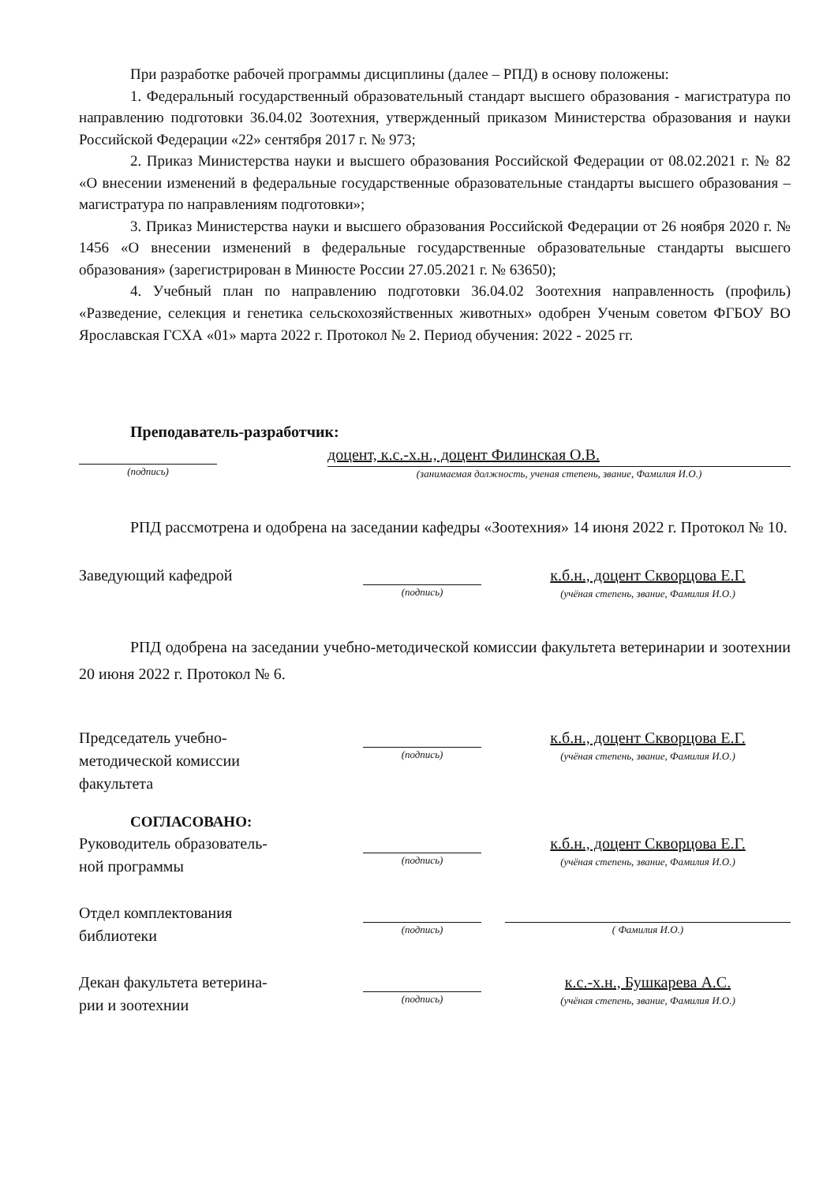При разработке рабочей программы дисциплины (далее – РПД) в основу положены:
1. Федеральный государственный образовательный стандарт высшего образования - магистратура по направлению подготовки 36.04.02 Зоотехния, утвержденный приказом Министерства образования и науки Российской Федерации «22» сентября 2017 г. № 973;
2. Приказ Министерства науки и высшего образования Российской Федерации от 08.02.2021 г. № 82 «О внесении изменений в федеральные государственные образовательные стандарты высшего образования – магистратура по направлениям подготовки»;
3. Приказ Министерства науки и высшего образования Российской Федерации от 26 ноября 2020 г. № 1456 «О внесении изменений в федеральные государственные образовательные стандарты высшего образования» (зарегистрирован в Минюсте России 27.05.2021 г. № 63650);
4. Учебный план по направлению подготовки 36.04.02 Зоотехния направленность (профиль) «Разведение, селекция и генетика сельскохозяйственных животных» одобрен Ученым советом ФГБОУ ВО Ярославская ГСХА «01» марта 2022 г. Протокол № 2. Период обучения: 2022 - 2025 гг.
Преподаватель-разработчик:
(подпись)
доцент, к.с.-х.н., доцент Филинская О.В.
(занимаемая должность, ученая степень, звание, Фамилия И.О.)
РПД рассмотрена и одобрена на заседании кафедры «Зоотехния» 14 июня 2022 г. Протокол № 10.
Заведующий кафедрой
(подпись)
к.б.н., доцент Скворцова Е.Г.
(учёная степень, звание, Фамилия И.О.)
РПД одобрена на заседании учебно-методической комиссии факультета ветеринарии и зоотехнии 20 июня 2022 г. Протокол № 6.
Председатель учебно-
методической комиссии
факультета
(подпись)
к.б.н., доцент Скворцова Е.Г.
(учёная степень, звание, Фамилия И.О.)
СОГЛАСОВАНО:
Руководитель образователь-
ной программы
(подпись)
к.б.н., доцент Скворцова Е.Г.
(учёная степень, звание, Фамилия И.О.)
Отдел комплектования
библиотеки
(подпись) ( Фамилия И.О.)
Декан факультета ветерина-
рии и зоотехнии
(подпись)
к.с.-х.н., Бушкарева А.С.
(учёная степень, звание, Фамилия И.О.)